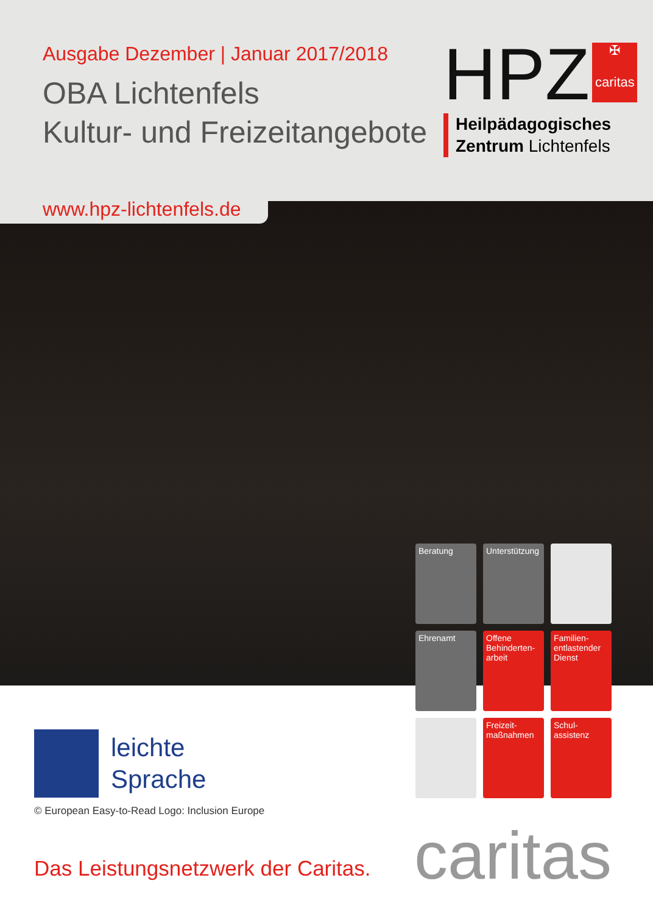Ausgabe Dezember | Januar 2017/2018
OBA Lichtenfels
Kultur- und Freizeitangebote
HPZ ✠
caritas
Heilpädagogisches
Zentrum Lichtenfels
www.hpz-lichtenfels.de
Beratung
Unterstützung
Ehrenamt
Offene Behinderten-arbeit
Familien-entlastender Dienst
Freizeit-maßnahmen
Schul-assistenz
leichte
Sprache
© European Easy-to-Read Logo: Inclusion Europe
Das Leistungsnetzwerk der Caritas.
caritas